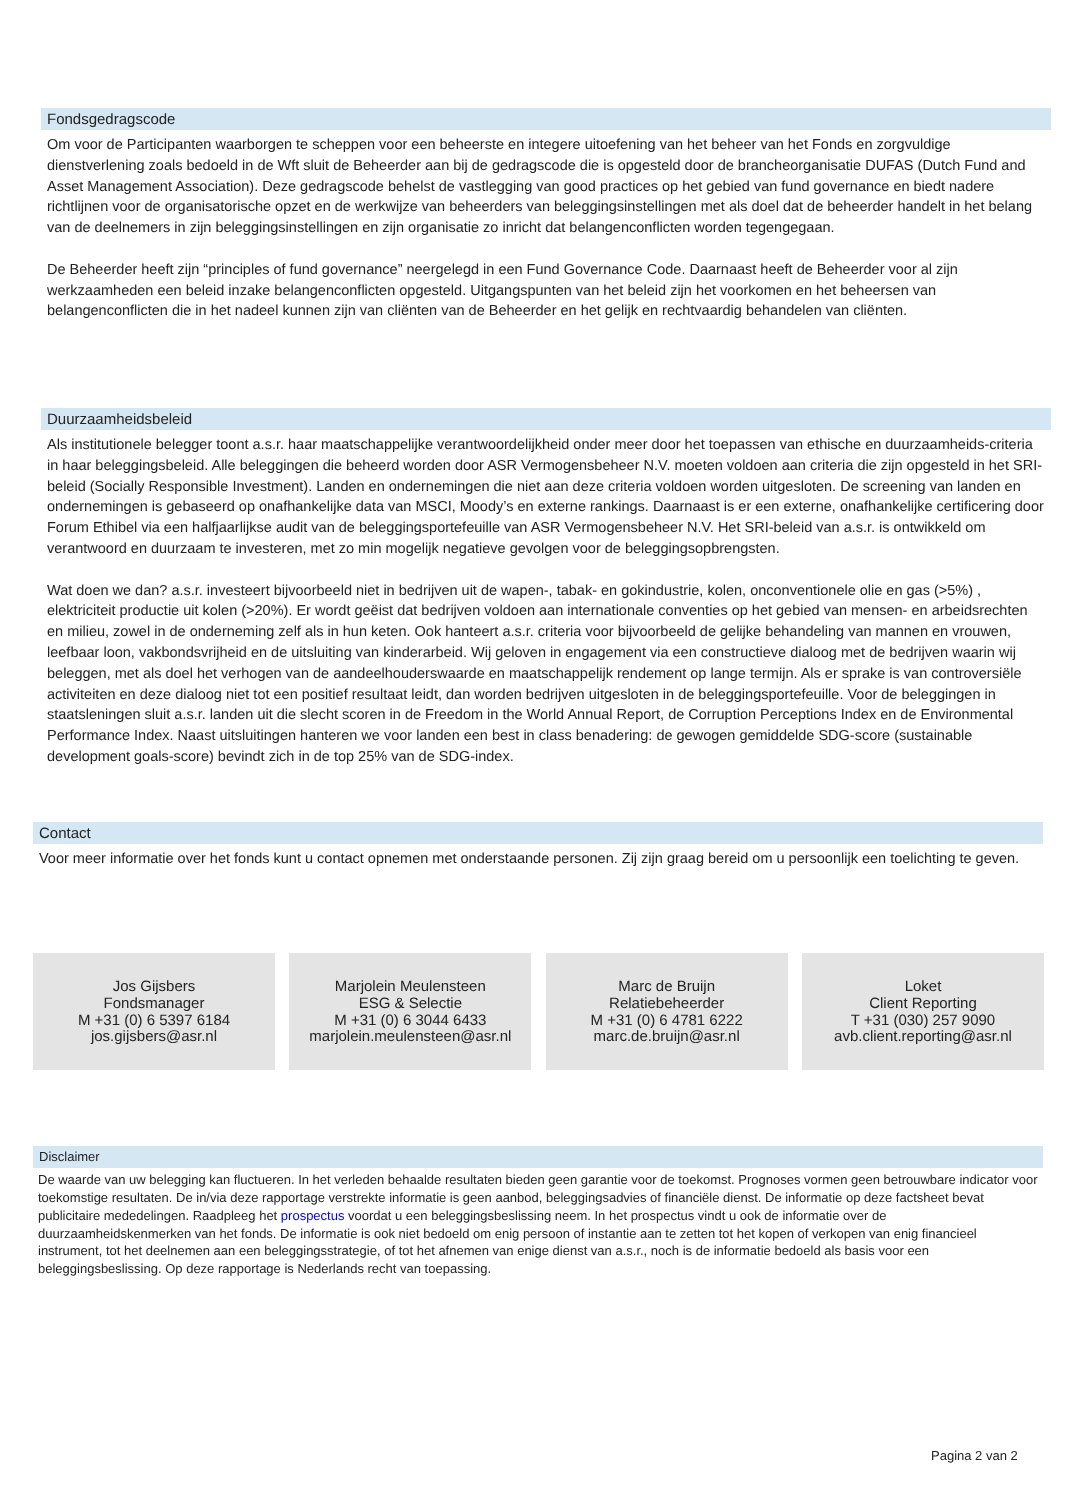Fondsgedragscode
Om voor de Participanten waarborgen te scheppen voor een beheerste en integere uitoefening van het beheer van het Fonds en zorgvuldige dienstverlening zoals bedoeld in de Wft sluit de Beheerder aan bij de gedragscode die is opgesteld door de brancheorganisatie DUFAS (Dutch Fund and Asset Management Association). Deze gedragscode behelst de vastlegging van good practices op het gebied van fund governance en biedt nadere richtlijnen voor de organisatorische opzet en de werkwijze van beheerders van beleggingsinstellingen met als doel dat de beheerder handelt in het belang van de deelnemers in zijn beleggingsinstellingen en zijn organisatie zo inricht dat belangenconflicten worden tegengegaan.
De Beheerder heeft zijn “principles of fund governance” neergelegd in een Fund Governance Code. Daarnaast heeft de Beheerder voor al zijn werkzaamheden een beleid inzake belangenconflicten opgesteld. Uitgangspunten van het beleid zijn het voorkomen en het beheersen van belangenconflicten die in het nadeel kunnen zijn van cliënten van de Beheerder en het gelijk en rechtvaardig behandelen van cliënten.
Duurzaamheidsbeleid
Als institutionele belegger toont a.s.r. haar maatschappelijke verantwoordelijkheid onder meer door het toepassen van ethische en duurzaamheids-criteria in haar beleggingsbeleid. Alle beleggingen die beheerd worden door ASR Vermogensbeheer N.V. moeten voldoen aan criteria die zijn opgesteld in het SRI-beleid (Socially Responsible Investment). Landen en ondernemingen die niet aan deze criteria voldoen worden uitgesloten. De screening van landen en ondernemingen is gebaseerd op onafhankelijke data van MSCI, Moody’s en externe rankings. Daarnaast is er een externe, onafhankelijke certificering door Forum Ethibel via een halfjaarlijkse audit van de beleggingsportefeuille van ASR Vermogensbeheer N.V. Het SRI-beleid van a.s.r. is ontwikkeld om verantwoord en duurzaam te investeren, met zo min mogelijk negatieve gevolgen voor de beleggingsopbrengsten.
Wat doen we dan? a.s.r. investeert bijvoorbeeld niet in bedrijven uit de wapen-, tabak- en gokindustrie, kolen, onconventionele olie en gas (>5%) , elektriciteit productie uit kolen (>20%). Er wordt geëist dat bedrijven voldoen aan internationale conventies op het gebied van mensen- en arbeidsrechten en milieu, zowel in de onderneming zelf als in hun keten. Ook hanteert a.s.r. criteria voor bijvoorbeeld de gelijke behandeling van mannen en vrouwen, leefbaar loon, vakbondsvrijheid en de uitsluiting van kinderarbeid. Wij geloven in engagement via een constructieve dialoog met de bedrijven waarin wij beleggen, met als doel het verhogen van de aandeelhouderswaarde en maatschappelijk rendement op lange termijn. Als er sprake is van controversiële activiteiten en deze dialoog niet tot een positief resultaat leidt, dan worden bedrijven uitgesloten in de beleggingsportefeuille. Voor de beleggingen in staatsleningen sluit a.s.r. landen uit die slecht scoren in de Freedom in the World Annual Report, de Corruption Perceptions Index en de Environmental Performance Index. Naast uitsluitingen hanteren we voor landen een best in class benadering: de gewogen gemiddelde SDG-score (sustainable development goals-score) bevindt zich in de top 25% van de SDG-index.
Contact
Voor meer informatie over het fonds kunt u contact opnemen met onderstaande personen. Zij zijn graag bereid om u persoonlijk een toelichting te geven.
Jos Gijsbers
Fondsmanager
M +31 (0) 6 5397 6184
jos.gijsbers@asr.nl
Marjolein Meulensteen
ESG & Selectie
M +31 (0) 6 3044 6433
marjolein.meulensteen@asr.nl
Marc de Bruijn
Relatiebeheerder
M +31 (0) 6 4781 6222
marc.de.bruijn@asr.nl
Loket
Client Reporting
T +31 (030) 257 9090
avb.client.reporting@asr.nl
Disclaimer
De waarde van uw belegging kan fluctueren. In het verleden behaalde resultaten bieden geen garantie voor de toekomst. Prognoses vormen geen betrouwbare indicator voor toekomstige resultaten. De in/via deze rapportage verstrekte informatie is geen aanbod, beleggingsadvies of financiële dienst. De informatie op deze factsheet bevat publicitaire mededelingen. Raadpleeg het prospectus voordat u een beleggingsbeslissing neem. In het prospectus vindt u ook de informatie over de duurzaamheidskenmerken van het fonds. De informatie is ook niet bedoeld om enig persoon of instantie aan te zetten tot het kopen of verkopen van enig financieel instrument, tot het deelnemen aan een beleggingsstrategie, of tot het afnemen van enige dienst van a.s.r., noch is de informatie bedoeld als basis voor een beleggingsbeslissing. Op deze rapportage is Nederlands recht van toepassing.
Pagina 2 van 2